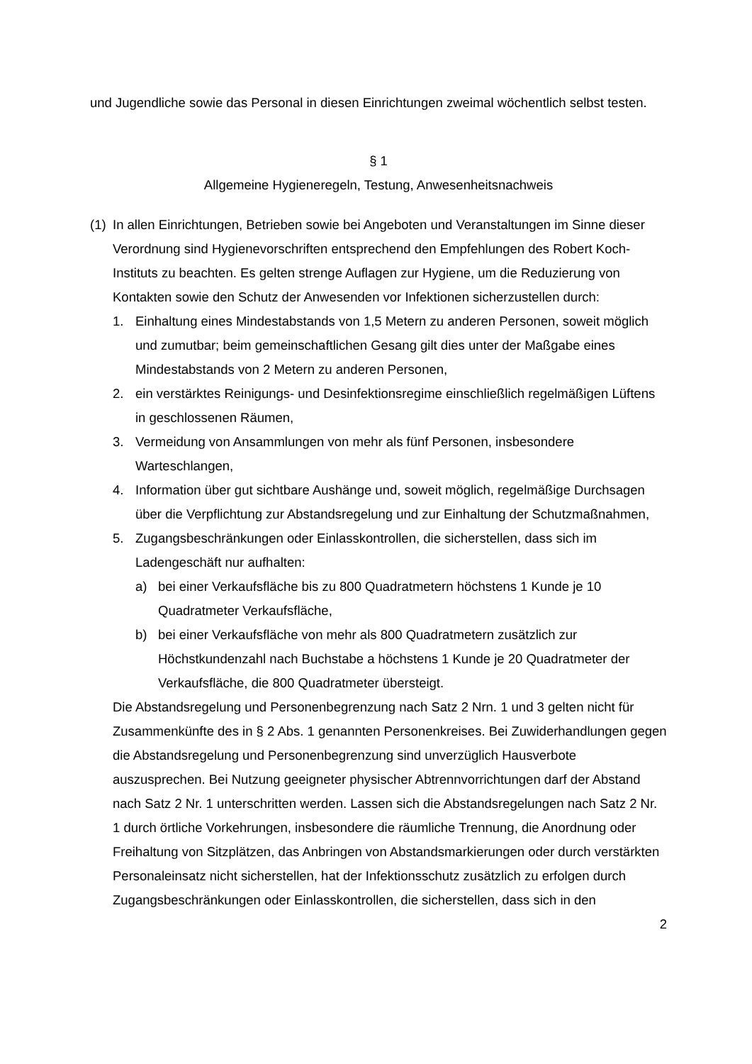und Jugendliche sowie das Personal in diesen Einrichtungen zweimal wöchentlich selbst testen.
§ 1
Allgemeine Hygieneregeln, Testung, Anwesenheitsnachweis
(1)
In allen Einrichtungen, Betrieben sowie bei Angeboten und Veranstaltungen im Sinne dieser Verordnung sind Hygienevorschriften entsprechend den Empfehlungen des Robert Koch-Instituts zu beachten. Es gelten strenge Auflagen zur Hygiene, um die Reduzierung von Kontakten sowie den Schutz der Anwesenden vor Infektionen sicherzustellen durch:
1. Einhaltung eines Mindestabstands von 1,5 Metern zu anderen Personen, soweit möglich und zumutbar; beim gemeinschaftlichen Gesang gilt dies unter der Maßgabe eines Mindestabstands von 2 Metern zu anderen Personen,
2. ein verstärktes Reinigungs- und Desinfektionsregime einschließlich regelmäßigen Lüftens in geschlossenen Räumen,
3. Vermeidung von Ansammlungen von mehr als fünf Personen, insbesondere Warteschlangen,
4. Information über gut sichtbare Aushänge und, soweit möglich, regelmäßige Durchsagen über die Verpflichtung zur Abstandsregelung und zur Einhaltung der Schutzmaßnahmen,
5. Zugangsbeschränkungen oder Einlasskontrollen, die sicherstellen, dass sich im Ladengeschäft nur aufhalten:
a) bei einer Verkaufsfläche bis zu 800 Quadratmetern höchstens 1 Kunde je 10 Quadratmeter Verkaufsfläche,
b) bei einer Verkaufsfläche von mehr als 800 Quadratmetern zusätzlich zur Höchstkundenzahl nach Buchstabe a höchstens 1 Kunde je 20 Quadratmeter der Verkaufsfläche, die 800 Quadratmeter übersteigt.
Die Abstandsregelung und Personenbegrenzung nach Satz 2 Nrn. 1 und 3 gelten nicht für Zusammenkünfte des in § 2 Abs. 1 genannten Personenkreises. Bei Zuwiderhandlungen gegen die Abstandsregelung und Personenbegrenzung sind unverzüglich Hausverbote auszusprechen. Bei Nutzung geeigneter physischer Abtrennvorrichtungen darf der Abstand nach Satz 2 Nr. 1 unterschritten werden. Lassen sich die Abstandsregelungen nach Satz 2 Nr. 1 durch örtliche Vorkehrungen, insbesondere die räumliche Trennung, die Anordnung oder Freihaltung von Sitzplätzen, das Anbringen von Abstandsmarkierungen oder durch verstärkten Personaleinsatz nicht sicherstellen, hat der Infektionsschutz zusätzlich zu erfolgen durch Zugangsbeschränkungen oder Einlasskontrollen, die sicherstellen, dass sich in den
2